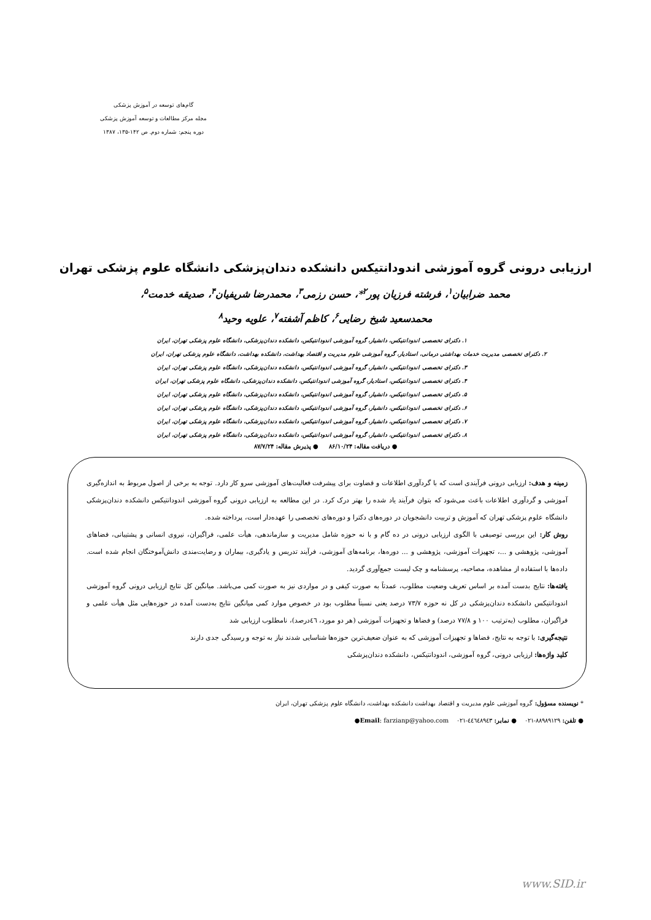گام‌های توسعه در آموزش پزشکی
مجله مرکز مطالعات و توسعه آموزش پزشکی
دوره پنجم: شماره دوم. ص ۱۴۲-۱۳۵، ۱۳۸۷
ارزیابی درونی گروه آموزشی اندودانتیکس دانشکده دندان‌پزشکی دانشگاه علوم پزشکی تهران
محمد ضرابیان<sup>۱</sup>، فرشته فرزیان پور<sup>۲</sup>*، حسن رزمی<sup>۳</sup>، محمدرضا شریفیان<sup>۴</sup>، صدیقه خدمت<sup>۵</sup>،
محمدسعید شیخ رضایی<sup>۶</sup>، کاظم آشفته<sup>۷</sup>، علویه وحید<sup>۸</sup>
۱. دکترای تخصصی اندودانتیکس، دانشیار، گروه آموزشی اندودانتیکس، دانشکده دندان‌پزشکی، دانشگاه علوم پزشکی تهران، ایران
۲. دکترای تخصصی مدیریت خدمات بهداشتی درمانی، استادیار، گروه آموزشی علوم مدیریت و اقتصاد بهداشت، دانشکده بهداشت، دانشگاه علوم پزشکی تهران، ایران
۳. دکترای تخصصی اندودانتیکس، دانشیار، گروه آموزشی اندودانتیکس، دانشکده دندان‌پزشکی، دانشگاه علوم پزشکی تهران، ایران
۴. دکترای تخصصی اندودانتیکس، استادیار، گروه آموزشی اندودانتیکس، دانشکده دندان‌پزشکی، دانشگاه علوم پزشکی تهران، ایران
۵. دکترای تخصصی اندودانتیکس، دانشیار، گروه آموزشی اندودانتیکس، دانشکده دندان‌پزشکی، دانشگاه علوم پزشکی تهران، ایران
۶. دکترای تخصصی اندودانتیکس، دانشیار، گروه آموزشی اندودانتیکس، دانشکده دندان‌پزشکی، دانشگاه علوم پزشکی تهران، ایران
۷. دکترای تخصصی اندودانتیکس، دانشیار، گروه آموزشی اندودانتیکس، دانشکده دندان‌پزشکی، دانشگاه علوم پزشکی تهران، ایران
۸. دکترای تخصصی اندودانتیکس، دانشیار، گروه آموزشی اندودانتیکس، دانشکده دندان‌پزشکی، دانشگاه علوم پزشکی تهران، ایران
● دریافت مقاله: ۸۶/۱۰/۲۴ ● پذیرش مقاله: ۸۷/۷/۲۴
زمینه و هدف: ارزیابی درونی فرآیندی است که با گردآوری اطلاعات و قضاوت برای پیشرفت فعالیت‌های آموزشی سرو کار دارد. توجه به برخی از اصول مربوط به اندازه‌گیری آموزشی و گردآوری اطلاعات باعث می‌شود که بتوان فرآیند یاد شده را بهتر درک کرد. در این مطالعه به ارزیابی درونی گروه آموزشی اندودانتیکس دانشکده دندان‌پزشکی دانشگاه علوم پزشکی تهران که آموزش و تربیت دانشجویان در دوره‌های دکترا و دوره‌های تخصصی را عهده‌دار است، پرداخته شده.
روش کار: این بررسی توصیفی با الگوی ارزیابی درونی در ده گام و با نه حوزه شامل مدیریت و سازماندهی، هیأت علمی، فراگیران، نیروی انسانی و پشتیبانی، فضاهای آموزشی، پژوهشی و ...، تجهیزات آموزشی، پژوهشی و ... دوره‌ها، برنامه‌های آموزشی، فرآیند تدریس و یادگیری، بیماران و رضایت‌مندی دانش‌آموختگان انجام شده است. داده‌ها با استفاده از مشاهده، مصاحبه، پرسشنامه و چک لیست جمع‌آوری گردید.
یافته‌ها: نتایج بدست آمده بر اساس تعریف وضعیت مطلوب، عمدتاً به صورت کیفی و در مواردی نیز به صورت کمی می‌باشد. میانگین کل نتایج ارزیابی درونی گروه آموزشی اندودانتیکس دانشکده دندان‌پزشکی در کل نه حوزه ۷۳/۷ درصد یعنی نسبتاً مطلوب بود در خصوص موارد کمی میانگین نتایج به‌دست آمده در حوزه‌هایی مثل هیأت علمی و فراگیران، مطلوب (به‌ترتیب ۱۰۰ و ۷۷/۸ درصد) و فضاها و تجهیزات آموزشی (هر دو مورد، ٤٦درصد)، نامطلوب ارزیابی شد
نتیجه‌گیری: با توجه به نتایج، فضاها و تجهیزات آموزشی که به عنوان ضعیف‌ترین حوزه‌ها شناسایی شدند نیاز به توجه و رسیدگی جدی دارند
کلید واژه‌ها: ارزیابی درونی، گروه آموزشی، اندودانتیکس، دانشکده دندان‌پزشکی
* نویسنده مسؤول: گروه آموزشی علوم مدیریت و اقتصاد بهداشت دانشکده بهداشت، دانشگاه علوم پزشکی تهران، ایران
● تلفن: ۸۸۹۸۹۱۲۹-۰۲۱ ● نمابر: ٤٤٦٤٨٩٤٣-۰۲۱ ●Email: farzianp@yahoo.com
www.SID.ir